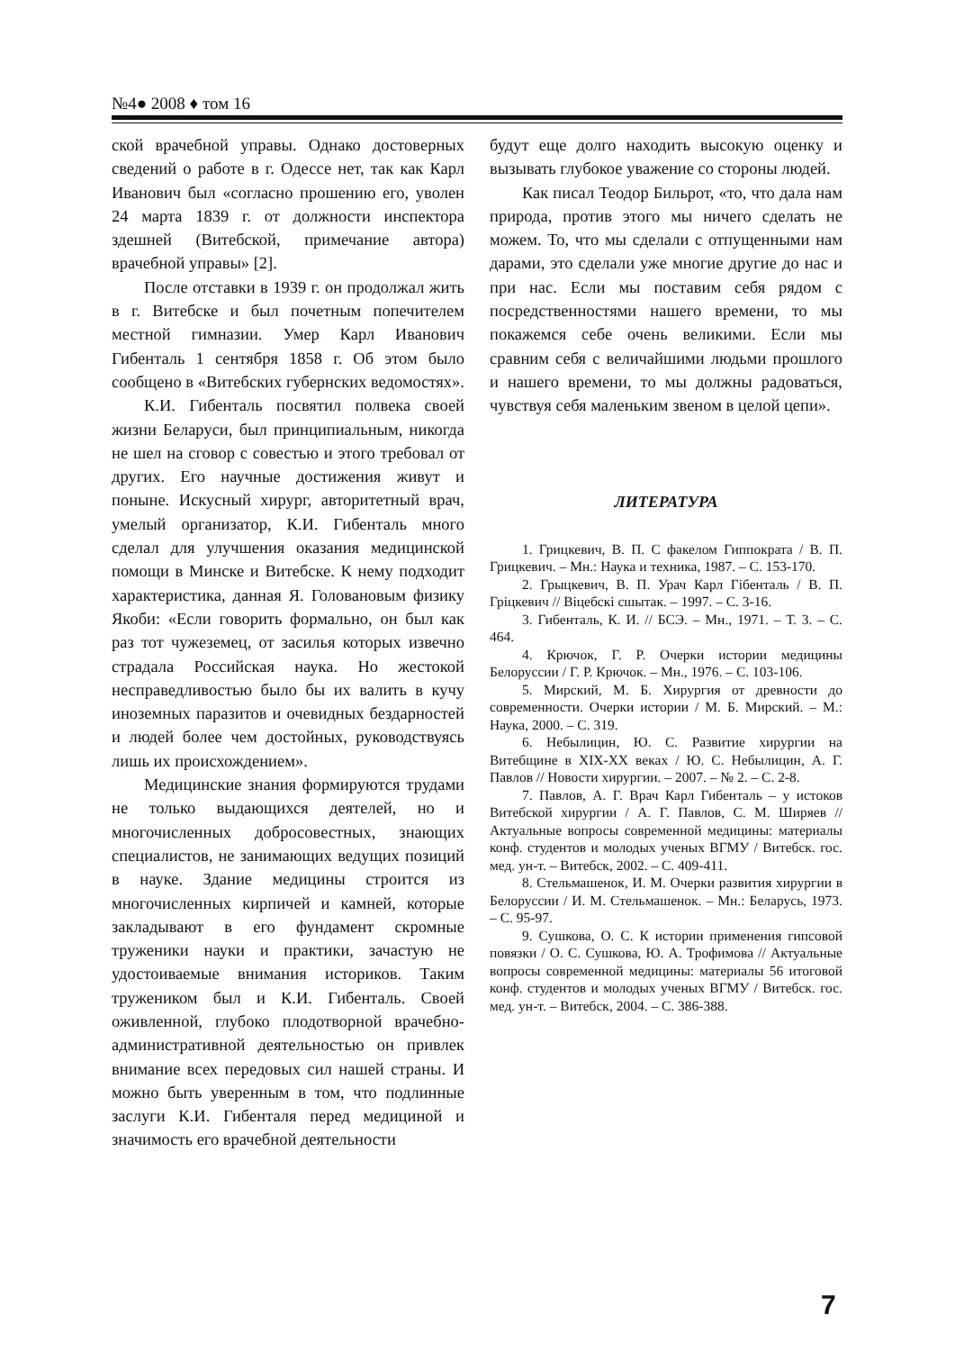№4● 2008 ♦ том 16
ской врачебной управы. Однако достоверных сведений о работе в г. Одессе нет, так как Карл Иванович был «согласно прошению его, уволен 24 марта 1839 г. от должности инспектора здешней (Витебской, примечание автора) врачебной управы» [2].
После отставки в 1939 г. он продолжал жить в г. Витебске и был почетным попечителем местной гимназии. Умер Карл Иванович Гибенталь 1 сентября 1858 г. Об этом было сообщено в «Витебских губернских ведомостях».
К.И. Гибенталь посвятил полвека своей жизни Беларуси, был принципиальным, никогда не шел на сговор с совестью и этого требовал от других. Его научные достижения живут и поныне. Искусный хирург, авторитетный врач, умелый организатор, К.И. Гибенталь много сделал для улучшения оказания медицинской помощи в Минске и Витебске. К нему подходит характеристика, данная Я. Головановым физику Якоби: «Если говорить формально, он был как раз тот чужеземец, от засилья которых извечно страдала Российская наука. Но жестокой несправедливостью было бы их валить в кучу иноземных паразитов и очевидных бездарностей и людей более чем достойных, руководствуясь лишь их происхождением».
Медицинские знания формируются трудами не только выдающихся деятелей, но и многочисленных добросовестных, знающих специалистов, не занимающих ведущих позиций в науке. Здание медицины строится из многочисленных кирпичей и камней, которые закладывают в его фундамент скромные труженики науки и практики, зачастую не удостоиваемые внимания историков. Таким тружеником был и К.И. Гибенталь. Своей оживленной, глубоко плодотворной врачебно-административной деятельностью он привлек внимание всех передовых сил нашей страны. И можно быть уверенным в том, что подлинные заслуги К.И. Гибенталя перед медициной и значимость его врачебной деятельности
будут еще долго находить высокую оценку и вызывать глубокое уважение со стороны людей.
Как писал Теодор Бильрот, «то, что дала нам природа, против этого мы ничего сделать не можем. То, что мы сделали с отпущенными нам дарами, это сделали уже многие другие до нас и при нас. Если мы поставим себя рядом с посредственностями нашего времени, то мы покажемся себе очень великими. Если мы сравним себя с величайшими людьми прошлого и нашего времени, то мы должны радоваться, чувствуя себя маленьким звеном в целой цепи».
ЛИТЕРАТУРА
1. Грицкевич, В. П. С факелом Гиппократа / В. П. Грицкевич. – Мн.: Наука и техника, 1987. – С. 153-170.
2. Грыцкевич, В. П. Урач Карл Гібенталь / В. П. Гріцкевич // Віцебскі сшытак. – 1997. – С. 3-16.
3. Гибенталь, К. И. // БСЭ. – Мн., 1971. – Т. 3. – С. 464.
4. Крючок, Г. Р. Очерки истории медицины Белоруссии / Г. Р. Крючок. – Мн., 1976. – С. 103-106.
5. Мирский, М. Б. Хирургия от древности до современности. Очерки истории / М. Б. Мирский. – М.: Наука, 2000. – С. 319.
6. Небылицин, Ю. С. Развитие хирургии на Витебщине в XIX-XX веках / Ю. С. Небылицин, А. Г. Павлов // Новости хирургии. – 2007. – № 2. – С. 2-8.
7. Павлов, А. Г. Врач Карл Гибенталь – у истоков Витебской хирургии / А. Г. Павлов, С. М. Ширяев // Актуальные вопросы современной медицины: материалы конф. студентов и молодых ученых ВГМУ / Витебск. гос. мед. ун-т. – Витебск, 2002. – С. 409-411.
8. Стельмашенок, И. М. Очерки развития хирургии в Белоруссии / И. М. Стельмашенок. – Мн.: Беларусь, 1973. – С. 95-97.
9. Сушкова, О. С. К истории применения гипсовой повязки / О. С. Сушкова, Ю. А. Трофимова // Актуальные вопросы современной медицины: материалы 56 итоговой конф. студентов и молодых ученых ВГМУ / Витебск. гос. мед. ун-т. – Витебск, 2004. – С. 386-388.
7